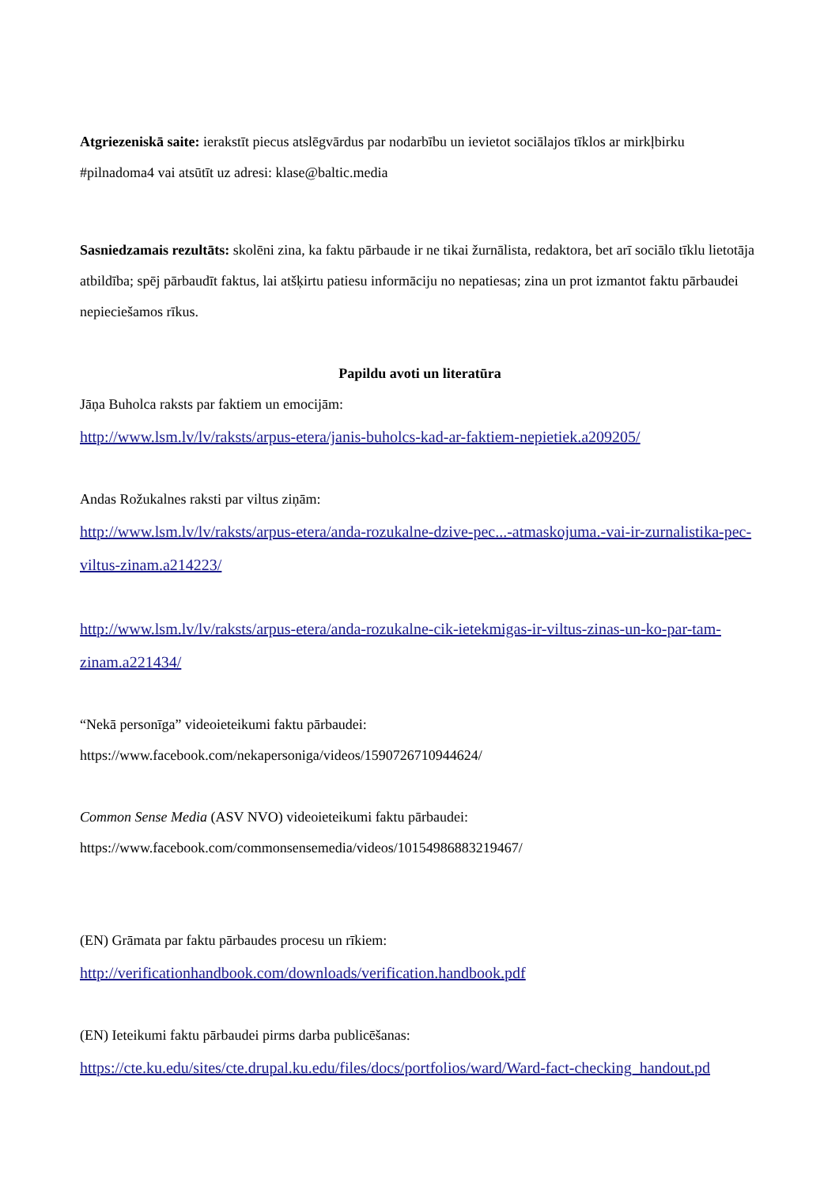Atgriezeniskā saite: ierakstīt piecus atslēgvārdus par nodarbību un ievietot sociālajos tīklos ar mirkļbirku #pilnadoma4 vai atsūtīt uz adresi: klase@baltic.media
Sasniedzamais rezultāts: skolēni zina, ka faktu pārbaude ir ne tikai žurnālista, redaktora, bet arī sociālo tīklu lietotāja atbildība; spēj pārbaudīt faktus, lai atšķirtu patiesu informāciju no nepatiesas; zina un prot izmantot faktu pārbaudei nepieciešamos rīkus.
Papildu avoti un literatūra
Jāņa Buholca raksts par faktiem un emocijām:
http://www.lsm.lv/lv/raksts/arpus-etera/janis-buholcs-kad-ar-faktiem-nepietiek.a209205/
Andas Rožukalnes raksti par viltus ziņām:
http://www.lsm.lv/lv/raksts/arpus-etera/anda-rozukalne-dzive-pec...-atmaskojuma.-vai-ir-zurnalistika-pec-viltus-zinam.a214223/
http://www.lsm.lv/lv/raksts/arpus-etera/anda-rozukalne-cik-ietekmigas-ir-viltus-zinas-un-ko-par-tam-zinam.a221434/
“Nekā personīga” videoieteikumi faktu pārbaudei:
https://www.facebook.com/nekapersoniga/videos/1590726710944624/
Common Sense Media (ASV NVO) videoieteikumi faktu pārbaudei:
https://www.facebook.com/commonsensemedia/videos/10154986883219467/
(EN) Grāmata par faktu pārbaudes procesu un rīkiem:
http://verificationhandbook.com/downloads/verification.handbook.pdf
(EN) Ieteikumi faktu pārbaudei pirms darba publicēšanas:
https://cte.ku.edu/sites/cte.drupal.ku.edu/files/docs/portfolios/ward/Ward-fact-checking_handout.pd